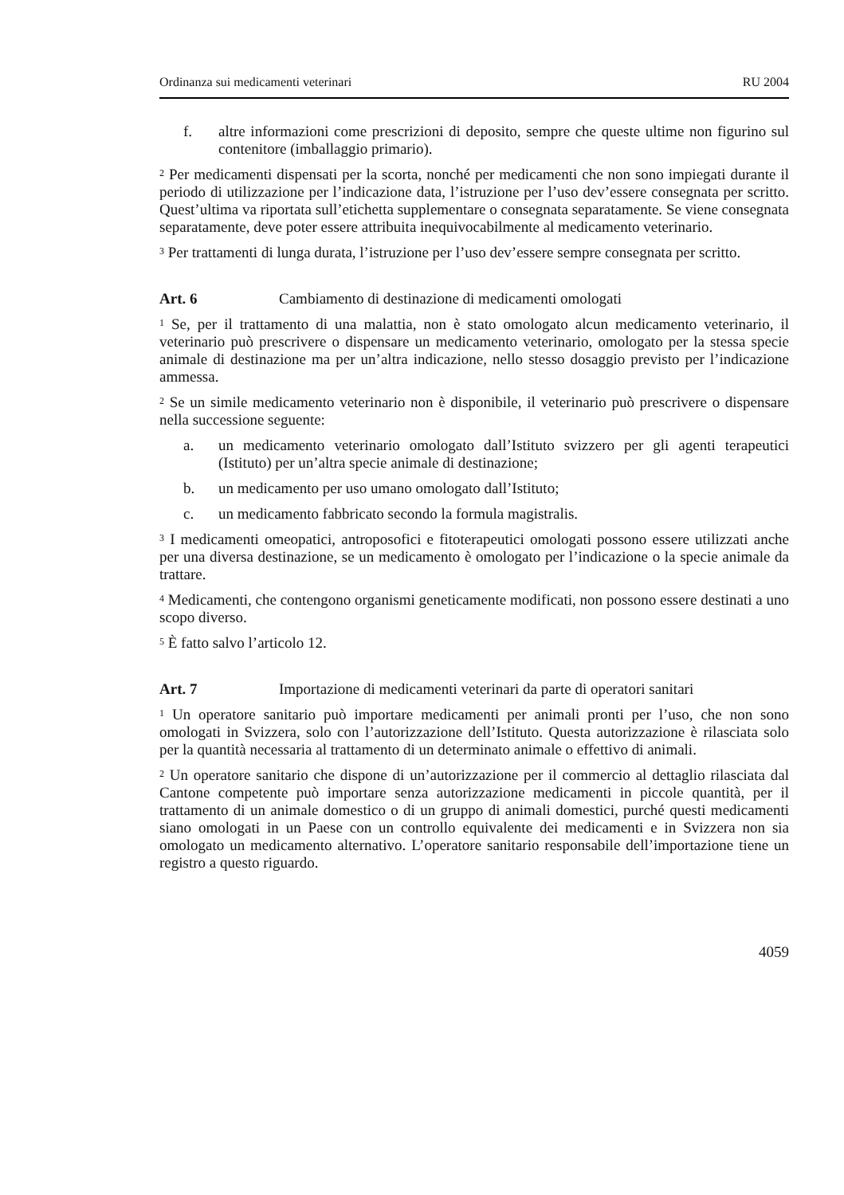Ordinanza sui medicamenti veterinari RU 2004
f. altre informazioni come prescrizioni di deposito, sempre che queste ultime non figurino sul contenitore (imballaggio primario).
<sup>2</sup> Per medicamenti dispensati per la scorta, nonché per medicamenti che non sono impiegati durante il periodo di utilizzazione per l’indicazione data, l’istruzione per l’uso dev’essere consegnata per scritto. Quest’ultima va riportata sull’etichetta supplementare o consegnata separatamente. Se viene consegnata separatamente, deve poter essere attribuita inequivocabilmente al medicamento veterinario.
<sup>3</sup> Per trattamenti di lunga durata, l’istruzione per l’uso dev’essere sempre consegnata per scritto.
Art. 6 Cambiamento di destinazione di medicamenti omologati
<sup>1</sup> Se, per il trattamento di una malattia, non è stato omologato alcun medicamento veterinario, il veterinario può prescrivere o dispensare un medicamento veterinario, omologato per la stessa specie animale di destinazione ma per un’altra indicazione, nello stesso dosaggio previsto per l’indicazione ammessa.
<sup>2</sup> Se un simile medicamento veterinario non è disponibile, il veterinario può prescrivere o dispensare nella successione seguente:
a. un medicamento veterinario omologato dall’Istituto svizzero per gli agenti terapeutici (Istituto) per un’altra specie animale di destinazione;
b. un medicamento per uso umano omologato dall’Istituto;
c. un medicamento fabbricato secondo la formula magistralis.
<sup>3</sup> I medicamenti omeopatici, antroposofici e fitoterapeutici omologati possono essere utilizzati anche per una diversa destinazione, se un medicamento è omologato per l’indicazione o la specie animale da trattare.
<sup>4</sup> Medicamenti, che contengono organismi geneticamente modificati, non possono essere destinati a uno scopo diverso.
<sup>5</sup> È fatto salvo l’articolo 12.
Art. 7 Importazione di medicamenti veterinari da parte di operatori sanitari
<sup>1</sup> Un operatore sanitario può importare medicamenti per animali pronti per l’uso, che non sono omologati in Svizzera, solo con l’autorizzazione dell’Istituto. Questa autorizzazione è rilasciata solo per la quantità necessaria al trattamento di un determinato animale o effettivo di animali.
<sup>2</sup> Un operatore sanitario che dispone di un’autorizzazione per il commercio al dettaglio rilasciata dal Cantone competente può importare senza autorizzazione medicamenti in piccole quantità, per il trattamento di un animale domestico o di un gruppo di animali domestici, purché questi medicamenti siano omologati in un Paese con un controllo equivalente dei medicamenti e in Svizzera non sia omologato un medicamento alternativo. L’operatore sanitario responsabile dell’importazione tiene un registro a questo riguardo.
4059